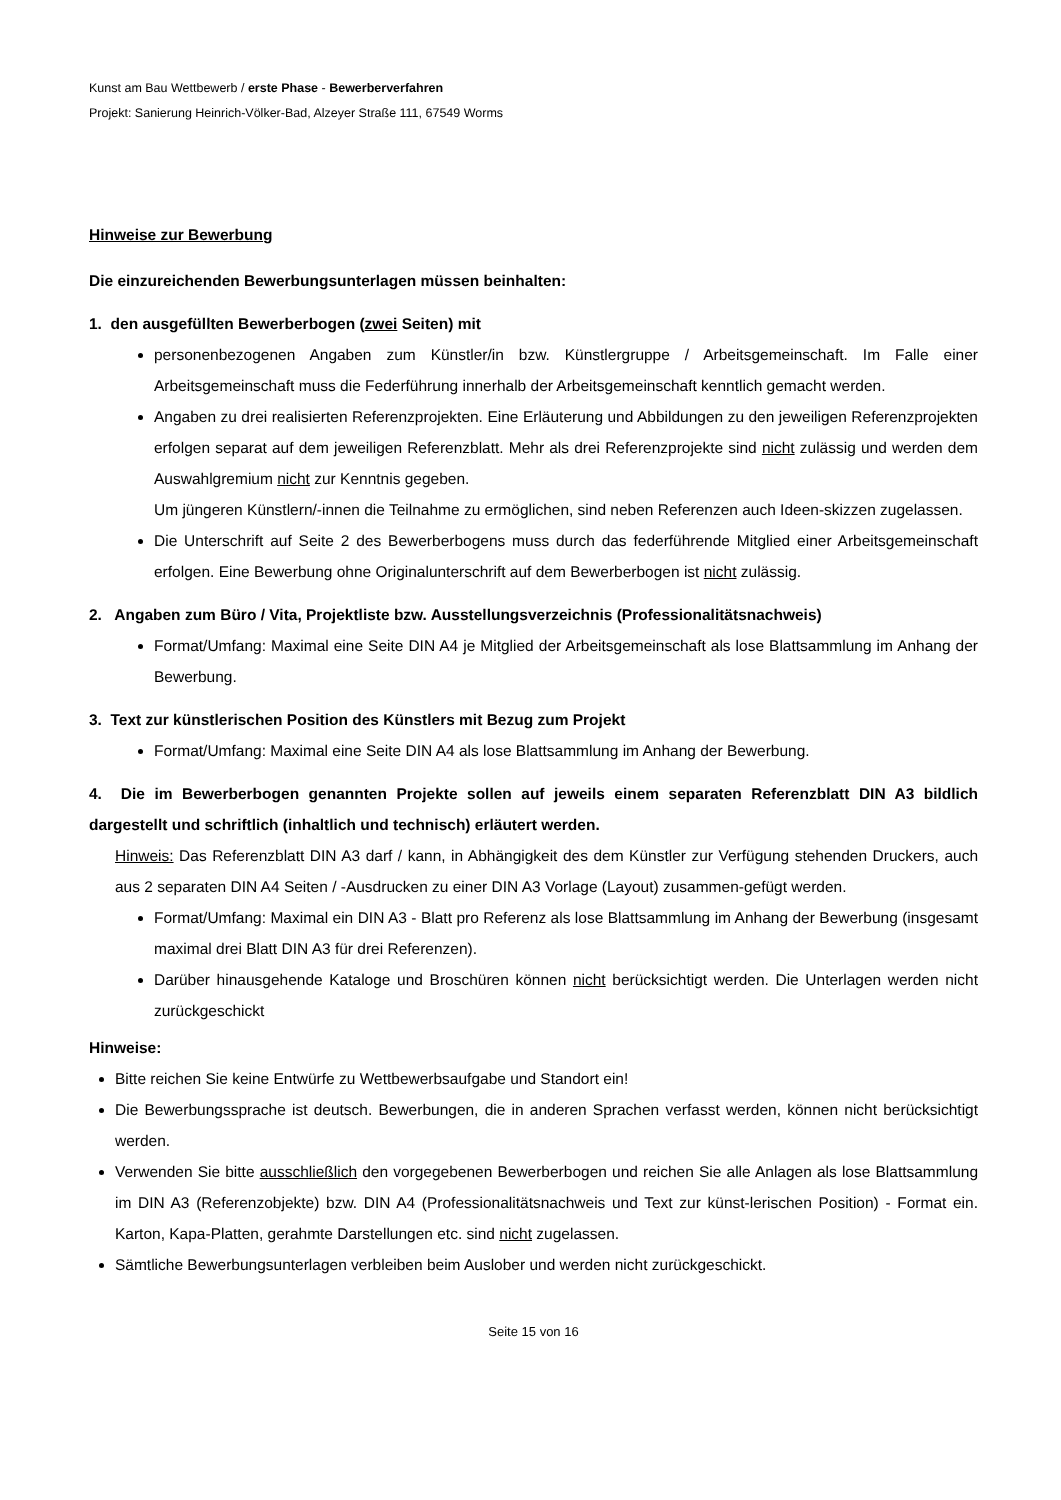Kunst am Bau Wettbewerb / erste Phase - Bewerberverfahren
Projekt: Sanierung Heinrich-Völker-Bad, Alzeyer Straße 111, 67549 Worms
Hinweise zur Bewerbung
Die einzureichenden Bewerbungsunterlagen müssen beinhalten:
1. den ausgefüllten Bewerberbogen (zwei Seiten) mit
personenbezogenen Angaben zum Künstler/in bzw. Künstlergruppe / Arbeitsgemeinschaft. Im Falle einer Arbeitsgemeinschaft muss die Federführung innerhalb der Arbeitsgemeinschaft kenntlich gemacht werden.
Angaben zu drei realisierten Referenzprojekten. Eine Erläuterung und Abbildungen zu den jeweiligen Referenzprojekten erfolgen separat auf dem jeweiligen Referenzblatt. Mehr als drei Referenzprojekte sind nicht zulässig und werden dem Auswahlgremium nicht zur Kenntnis gegeben.
Um jüngeren Künstlern/-innen die Teilnahme zu ermöglichen, sind neben Referenzen auch Ideen-skizzen zugelassen.
Die Unterschrift auf Seite 2 des Bewerberbogens muss durch das federführende Mitglied einer Arbeitsgemeinschaft erfolgen. Eine Bewerbung ohne Originalunterschrift auf dem Bewerberbogen ist nicht zulässig.
2. Angaben zum Büro / Vita, Projektliste bzw. Ausstellungsverzeichnis (Professionalitätsnachweis)
Format/Umfang: Maximal eine Seite DIN A4 je Mitglied der Arbeitsgemeinschaft als lose Blattsammlung im Anhang der Bewerbung.
3. Text zur künstlerischen Position des Künstlers mit Bezug zum Projekt
Format/Umfang: Maximal eine Seite DIN A4 als lose Blattsammlung im Anhang der Bewerbung.
4. Die im Bewerberbogen genannten Projekte sollen auf jeweils einem separaten Referenzblatt DIN A3 bildlich dargestellt und schriftlich (inhaltlich und technisch) erläutert werden.
Hinweis: Das Referenzblatt DIN A3 darf / kann, in Abhängigkeit des dem Künstler zur Verfügung stehenden Druckers, auch aus 2 separaten DIN A4 Seiten / -Ausdrucken zu einer DIN A3 Vorlage (Layout) zusammen-gefügt werden.
Format/Umfang: Maximal ein DIN A3 - Blatt pro Referenz als lose Blattsammlung im Anhang der Bewerbung (insgesamt maximal drei Blatt DIN A3 für drei Referenzen).
Darüber hinausgehende Kataloge und Broschüren können nicht berücksichtigt werden. Die Unterlagen werden nicht zurückgeschickt
Hinweise:
Bitte reichen Sie keine Entwürfe zu Wettbewerbsaufgabe und Standort ein!
Die Bewerbungssprache ist deutsch. Bewerbungen, die in anderen Sprachen verfasst werden, können nicht berücksichtigt werden.
Verwenden Sie bitte ausschließlich den vorgegebenen Bewerberbogen und reichen Sie alle Anlagen als lose Blattsammlung im DIN A3 (Referenzobjekte) bzw. DIN A4 (Professionalitätsnachweis und Text zur künst-lerischen Position) - Format ein. Karton, Kapa-Platten, gerahmte Darstellungen etc. sind nicht zugelassen.
Sämtliche Bewerbungsunterlagen verbleiben beim Auslober und werden nicht zurückgeschickt.
Seite 15 von 16